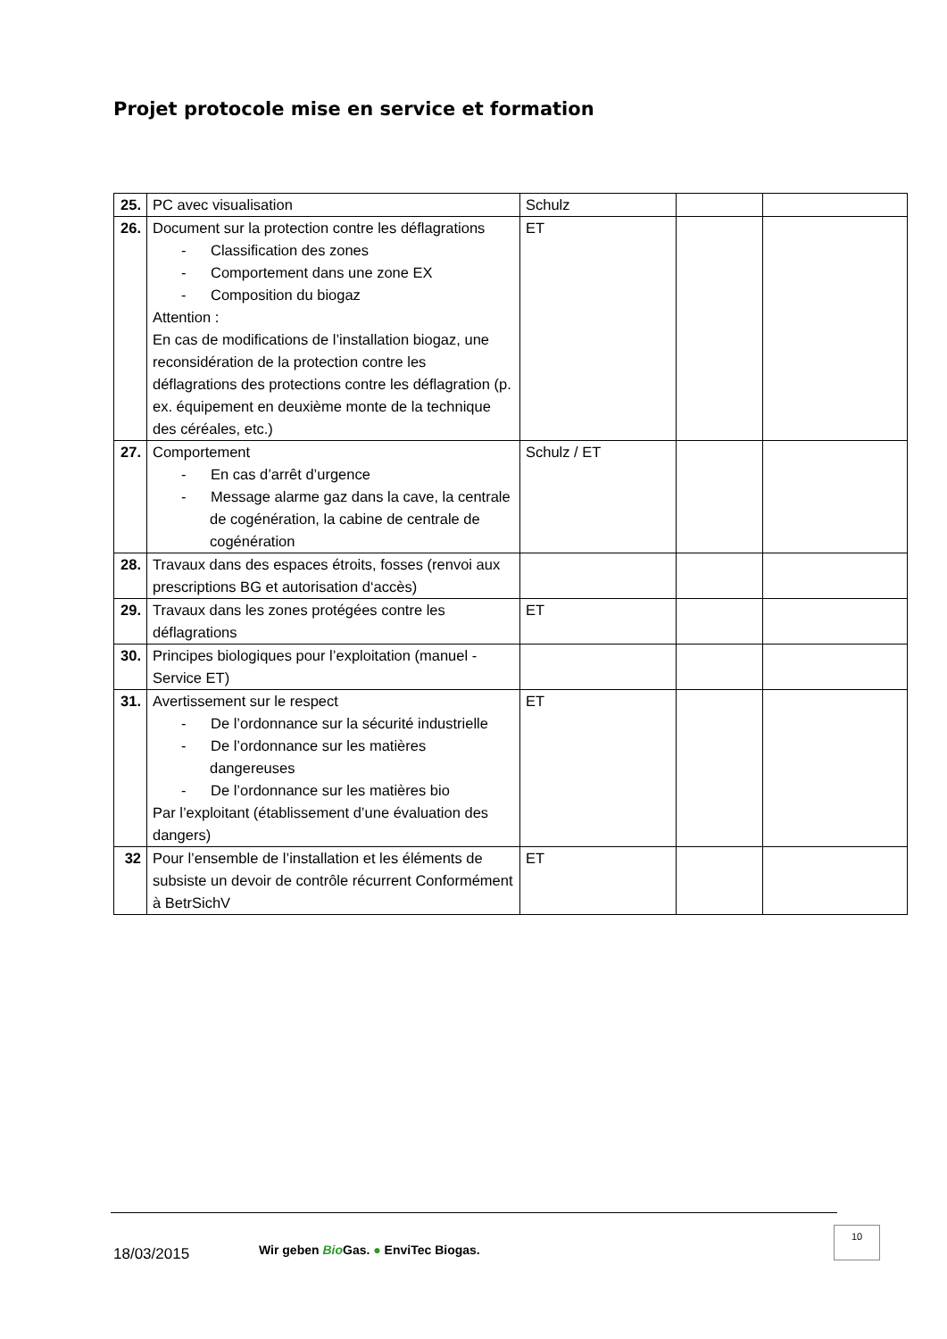Projet protocole mise en service et formation
| 25. | PC avec visualisation | Schulz | | |
| 26. | Document sur la protection contre les déflagrations - Classification des zones - Comportement dans une zone EX - Composition du biogaz Attention : En cas de modifications de l’installation biogaz, une reconsidération de la protection contre les déflagrations des protections contre les déflagration (p. ex. équipement en deuxième monte de la technique des céréales, etc.) | ET | | |
| 27. | Comportement - En cas d’arrêt d’urgence - Message alarme gaz dans la cave, la centrale de cogénération, la cabine de centrale de cogénération | Schulz / ET | | |
| 28. | Travaux dans des espaces étroits, fosses (renvoi aux prescriptions BG et autorisation d‘accès) | | | |
| 29. | Travaux dans les zones protégées contre les déflagrations | ET | | |
| 30. | Principes biologiques pour l’exploitation (manuel - Service ET) | | | |
| 31. | Avertissement sur le respect - De l’ordonnance sur la sécurité industrielle - De l’ordonnance sur les matières dangereuses - De l’ordonnance sur les matières bio Par l’exploitant (établissement d’une évaluation des dangers) | ET | | |
| 32 | Pour l’ensemble de l’installation et les éléments de subsiste un devoir de contrôle récurrent Conformément à BetrSichV | ET | | |
18/03/2015
Wir geben Bio Gas. ● EnviTec Biogas.
10